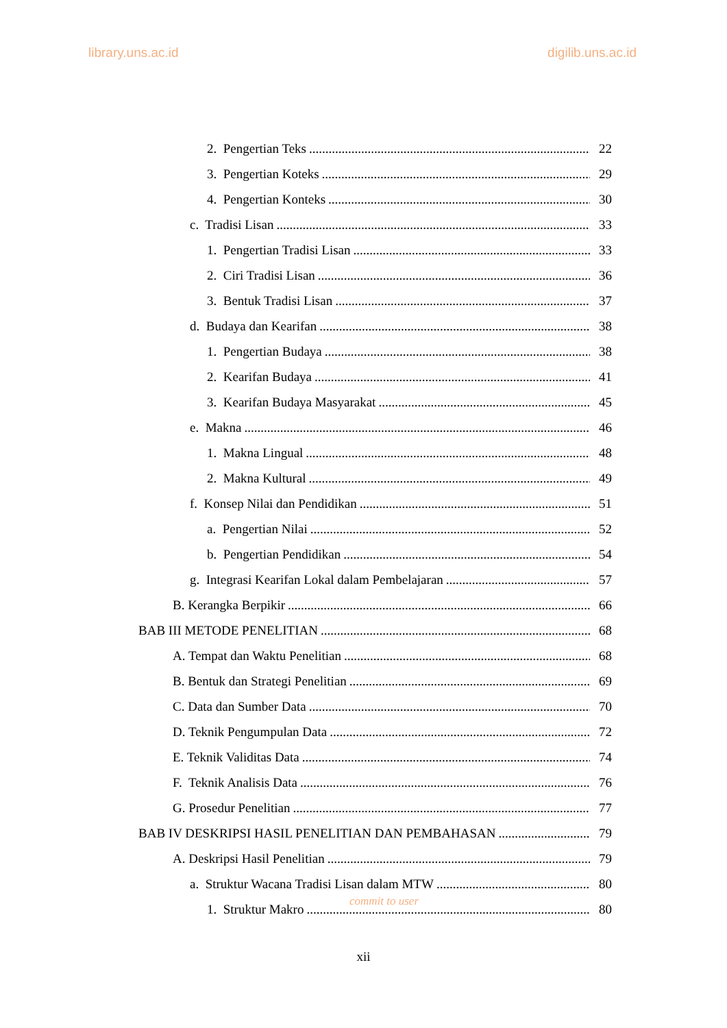library.uns.ac.id digilib.uns.ac.id
2. Pengertian Teks 22
3. Pengertian Koteks 29
4. Pengertian Konteks 30
c. Tradisi Lisan 33
1. Pengertian Tradisi Lisan 33
2. Ciri Tradisi Lisan 36
3. Bentuk Tradisi Lisan 37
d. Budaya dan Kearifan 38
1. Pengertian Budaya 38
2. Kearifan Budaya 41
3. Kearifan Budaya Masyarakat 45
e. Makna 46
1. Makna Lingual 48
2. Makna Kultural 49
f. Konsep Nilai dan Pendidikan 51
a. Pengertian Nilai 52
b. Pengertian Pendidikan 54
g. Integrasi Kearifan Lokal dalam Pembelajaran 57
B. Kerangka Berpikir 66
BAB III METODE PENELITIAN 68
A. Tempat dan Waktu Penelitian 68
B. Bentuk dan Strategi Penelitian 69
C. Data dan Sumber Data 70
D. Teknik Pengumpulan Data 72
E. Teknik Validitas Data 74
F. Teknik Analisis Data 76
G. Prosedur Penelitian 77
BAB IV DESKRIPSI HASIL PENELITIAN DAN PEMBAHASAN 79
A. Deskripsi Hasil Penelitian 79
a. Struktur Wacana Tradisi Lisan dalam MTW 80
1. Struktur Makro 80
commit to user
xii